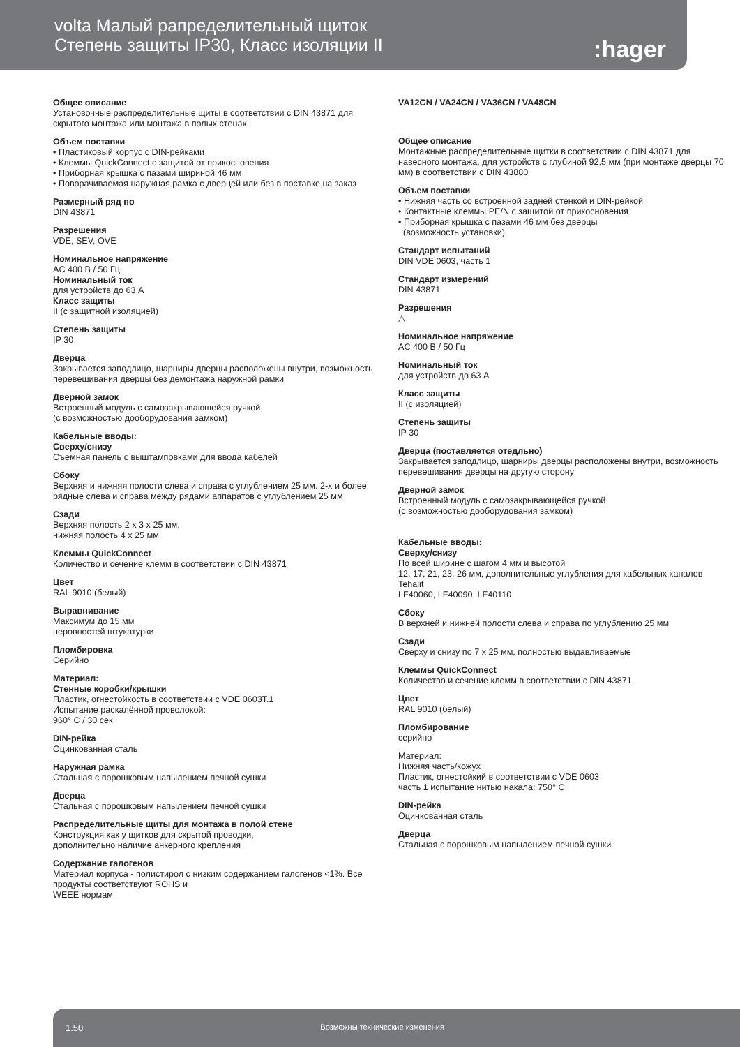volta Малый рапределительный щиток
Степень защиты IP30, Класс изоляции II
:hager
Общее описание
Установочные распределительные щиты в соответствии с DIN 43871 для скрытого монтажа или монтажа в полых стенах
Объем поставки
• Пластиковый корпус с DIN-рейками
• Клеммы QuickConnect с защитой от прикосновения
• Приборная крышка с пазами шириной 46 мм
• Поворачиваемая наружная рамка с дверцей или без в поставке на заказ
Размерный ряд по
DIN 43871
Разрешения
VDE, SEV, OVE
Номинальное напряжение
AC 400 В / 50 Гц
Номинальный ток
для устройств до 63 A
Класс защиты
II (с защитной изоляцией)
Степень защиты
IP 30
Дверца
Закрывается заподлицо, шарниры дверцы расположены внутри, возможность перевешивания дверцы без демонтажа наружной рамки
Дверной замок
Встроенный модуль с самозакрывающейся ручкой
(с возможностью дооборудования замком)
Кабельные вводы:
Сверху/снизу
Съемная панель с выштамповками для ввода кабелей
Сбоку
Верхняя и нижняя полости слева и справа с углублением 25 мм. 2-х и более рядные слева и справа между рядами аппаратов с углублением 25 мм
Сзади
Верхняя полость 2 x 3 x 25 мм,
нижняя полость 4 x 25 мм
Клеммы QuickConnect
Количество и сечение клемм в соответствии с DIN 43871
Цвет
RAL 9010 (белый)
Выравнивание
Максимум до 15 мм
неровностей штукатурки
Пломбировка
Серийно
Материал:
Стенные коробки/крышки
Пластик, огнестойкость в соответствии с VDE 0603T.1
Испытание раскалённой проволокой:
960° C / 30 сек
DIN-рейка
Оцинкованная сталь
Наружная рамка
Стальная с порошковым напылением печной сушки
Дверца
Стальная с порошковым напылением печной сушки
Распределительные щиты для монтажа в полой стене
Конструкция как у щитков для скрытой проводки,
дополнительно наличие анкерного крепления
Содержание галогенов
Материал корпуса - полистирол с низким содержанием галогенов <1%. Все продукты соответствуют ROHS и
WEEE нормам
VA12CN / VA24CN / VA36CN / VA48CN
Общее описание
Монтажные распределительные щитки в соответствии с DIN 43871 для навесного монтажа, для устройств с глубиной 92,5 мм (при монтаже дверцы 70 мм) в соответствии с DIN 43880
Объем поставки
• Нижняя часть со встроенной задней стенкой и DIN-рейкой
• Контактные клеммы PE/N с защитой от прикосновения
• Приборная крышка с пазами 46 мм без дверцы
(возможность установки)
Стандарт испытаний
DIN VDE 0603, часть 1
Стандарт измерений
DIN 43871
Разрешения
△
Номинальное напряжение
AC 400 В / 50 Гц
Номинальный ток
для устройств до 63 A
Класс защиты
II (с изоляцией)
Степень защиты
IP 30
Дверца (поставляется отедльно)
Закрывается заподлицо, шарниры дверцы расположены внутри, возможность перевешивания дверцы на другую сторону
Дверной замок
Встроенный модуль с самозакрывающейся ручкой
(с возможностью дооборудования замком)
Кабельные вводы:
Сверху/снизу
По всей ширине с шагом 4 мм и высотой
12, 17, 21, 23, 26 мм, дополнительные углубления для кабельных каналов Tehalit
LF40060, LF40090, LF40110
Сбоку
В верхней и нижней полости слева и справа по углублению 25 мм
Сзади
Сверху и снизу по 7 x 25 мм, полностью выдавливаемые
Клеммы QuickConnect
Количество и сечение клемм в соответствии с DIN 43871
Цвет
RAL 9010 (белый)
Пломбирование
серийно
Материал:
Нижняя часть/кожух
Пластик, огнестойкий в соответствии с VDE 0603
часть 1 испытание нитью накала: 750° C
DIN-рейка
Оцинкованная сталь
Дверца
Стальная с порошковым напылением печной сушки
1.50 Возможны технические изменения